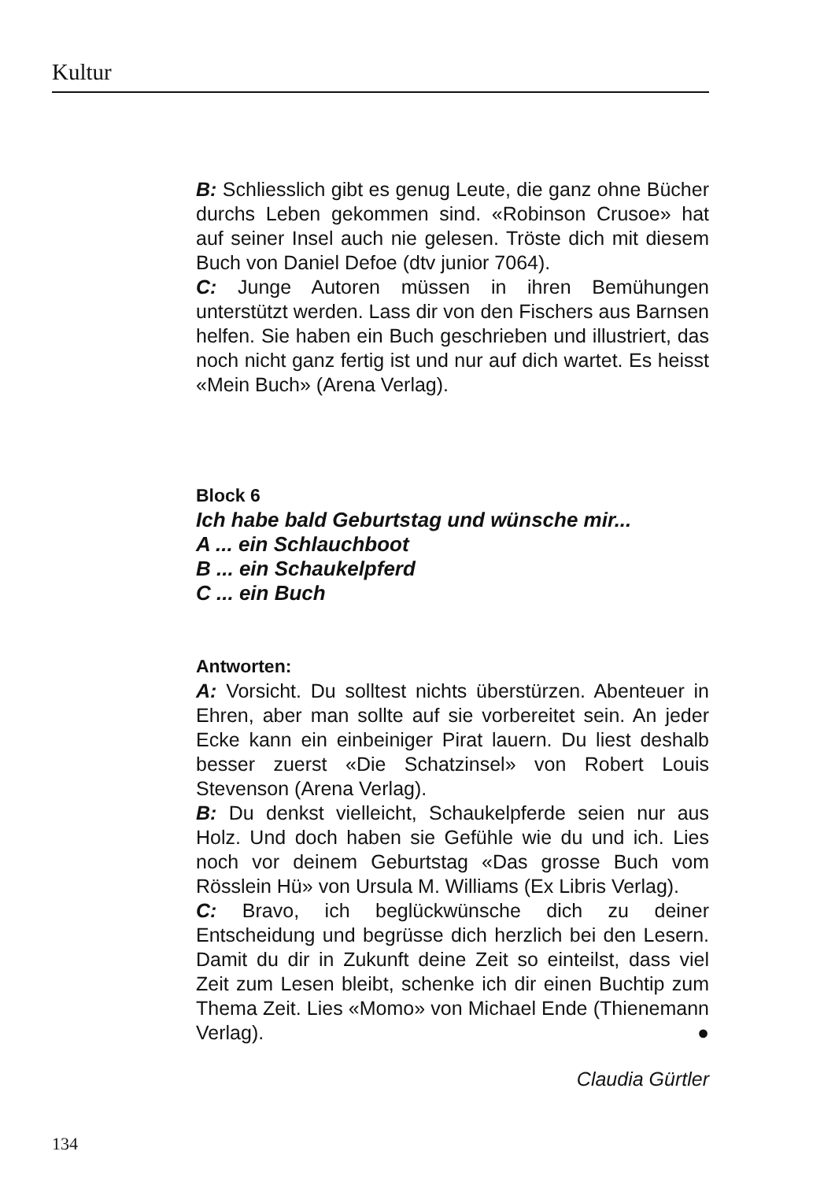Kultur
B: Schliesslich gibt es genug Leute, die ganz ohne Bücher durchs Leben gekommen sind. «Robinson Crusoe» hat auf seiner Insel auch nie gelesen. Tröste dich mit diesem Buch von Daniel Defoe (dtv junior 7064).
C: Junge Autoren müssen in ihren Bemühungen unterstützt werden. Lass dir von den Fischers aus Barnsen helfen. Sie haben ein Buch geschrieben und illustriert, das noch nicht ganz fertig ist und nur auf dich wartet. Es heisst «Mein Buch» (Arena Verlag).
Block 6
Ich habe bald Geburtstag und wünsche mir...
A ... ein Schlauchboot
B ... ein Schaukelpferd
C ... ein Buch
Antworten:
A: Vorsicht. Du solltest nichts überstürzen. Abenteuer in Ehren, aber man sollte auf sie vorbereitet sein. An jeder Ecke kann ein einbeiniger Pirat lauern. Du liest deshalb besser zuerst «Die Schatzinsel» von Robert Louis Stevenson (Arena Verlag).
B: Du denkst vielleicht, Schaukelpferde seien nur aus Holz. Und doch haben sie Gefühle wie du und ich. Lies noch vor deinem Geburtstag «Das grosse Buch vom Rösslein Hü» von Ursula M. Williams (Ex Libris Verlag).
C: Bravo, ich beglückwünsche dich zu deiner Entscheidung und begrüsse dich herzlich bei den Lesern. Damit du dir in Zukunft deine Zeit so einteilst, dass viel Zeit zum Lesen bleibt, schenke ich dir einen Buchtip zum Thema Zeit. Lies «Momo» von Michael Ende (Thienemann Verlag). ●
Claudia Gürtler
134